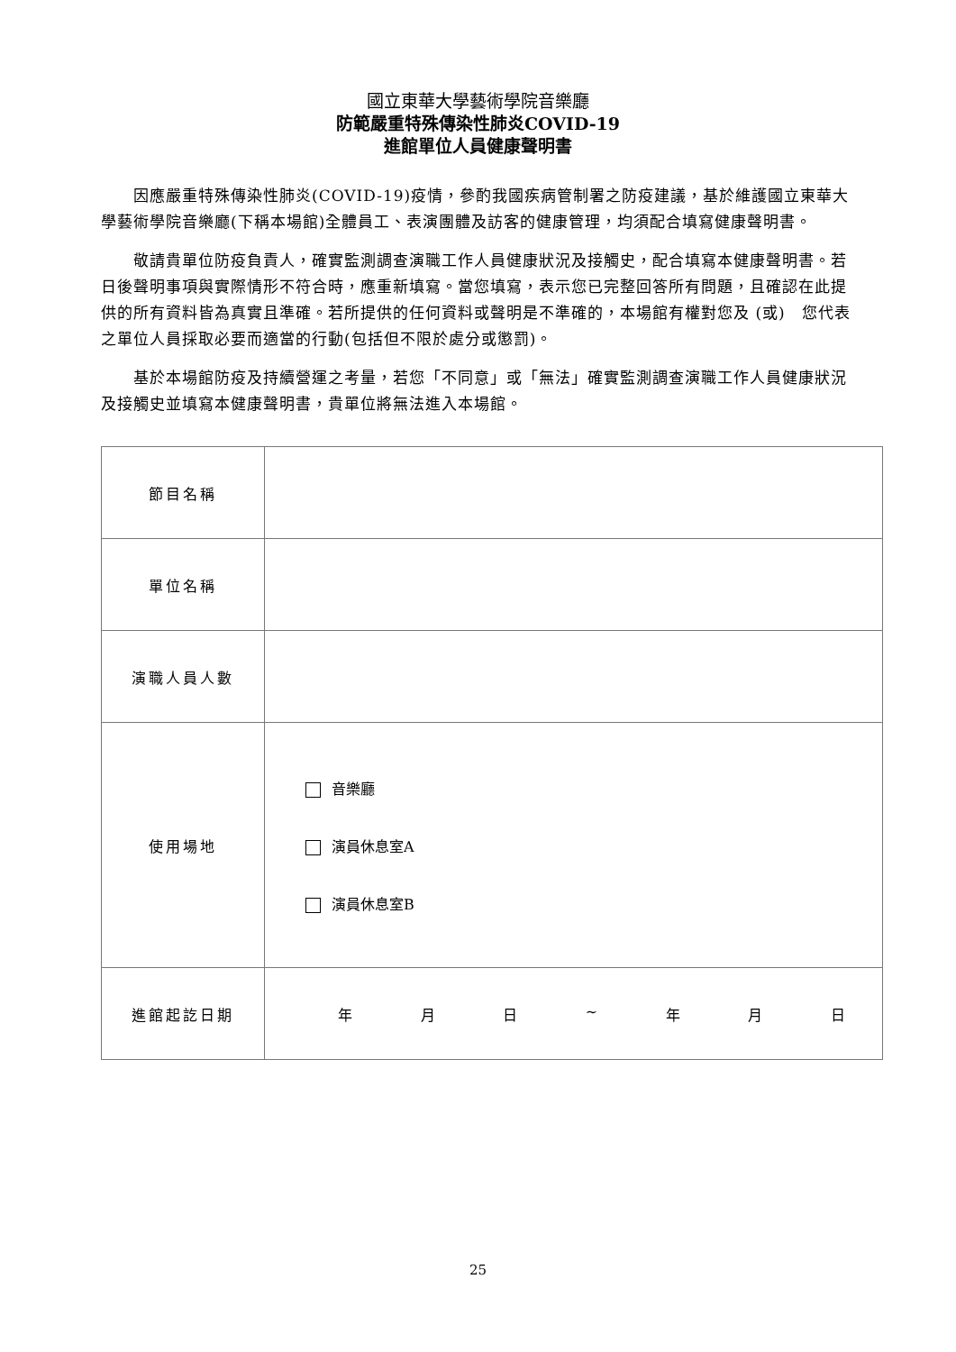國立東華大學藝術學院音樂廳
防範嚴重特殊傳染性肺炎COVID-19
進館單位人員健康聲明書
因應嚴重特殊傳染性肺炎(COVID-19)疫情，參酌我國疾病管制署之防疫建議，基於維護國立東華大學藝術學院音樂廳(下稱本場館)全體員工、表演團體及訪客的健康管理，均須配合填寫健康聲明書。
敬請貴單位防疫負責人，確實監測調查演職工作人員健康狀況及接觸史，配合填寫本健康聲明書。若日後聲明事項與實際情形不符合時，應重新填寫。當您填寫，表示您已完整回答所有問題，且確認在此提供的所有資料皆為真實且準確。若所提供的任何資料或聲明是不準確的，本場館有權對您及 (或)　您代表之單位人員採取必要而適當的行動(包括但不限於處分或懲罰)。
基於本場館防疫及持續營運之考量，若您「不同意」或「無法」確實監測調查演職工作人員健康狀況及接觸史並填寫本健康聲明書，貴單位將無法進入本場館。
| 節目名稱 | |
| 單位名稱 | |
| 演職人員人數 | |
| 使用場地 | 音樂廳 演員休息室A 演員休息室B |
| 進館起訖日期 | 年 月 日 ~ 年 月 日 |
25